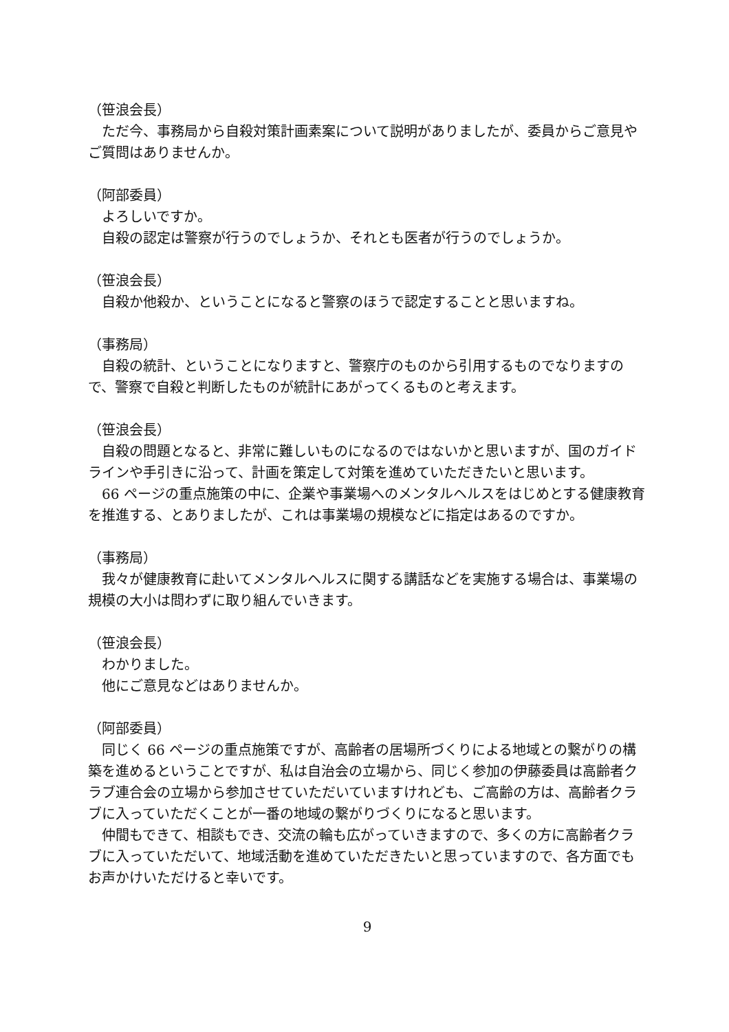（笹浪会長）
　ただ今、事務局から自殺対策計画素案について説明がありましたが、委員からご意見やご質問はありませんか。
（阿部委員）
　よろしいですか。
　自殺の認定は警察が行うのでしょうか、それとも医者が行うのでしょうか。
（笹浪会長）
　自殺か他殺か、ということになると警察のほうで認定することと思いますね。
（事務局）
　自殺の統計、ということになりますと、警察庁のものから引用するものでなりますので、警察で自殺と判断したものが統計にあがってくるものと考えます。
（笹浪会長）
　自殺の問題となると、非常に難しいものになるのではないかと思いますが、国のガイドラインや手引きに沿って、計画を策定して対策を進めていただきたいと思います。
　66 ページの重点施策の中に、企業や事業場へのメンタルヘルスをはじめとする健康教育を推進する、とありましたが、これは事業場の規模などに指定はあるのですか。
（事務局）
　我々が健康教育に赴いてメンタルヘルスに関する講話などを実施する場合は、事業場の規模の大小は問わずに取り組んでいきます。
（笹浪会長）
　わかりました。
　他にご意見などはありませんか。
（阿部委員）
　同じく 66 ページの重点施策ですが、高齢者の居場所づくりによる地域との繋がりの構築を進めるということですが、私は自治会の立場から、同じく参加の伊藤委員は高齢者クラブ連合会の立場から参加させていただいていますけれども、ご高齢の方は、高齢者クラブに入っていただくことが一番の地域の繋がりづくりになると思います。
　仲間もできて、相談もでき、交流の輪も広がっていきますので、多くの方に高齢者クラブに入っていただいて、地域活動を進めていただきたいと思っていますので、各方面でもお声かけいただけると幸いです。
9